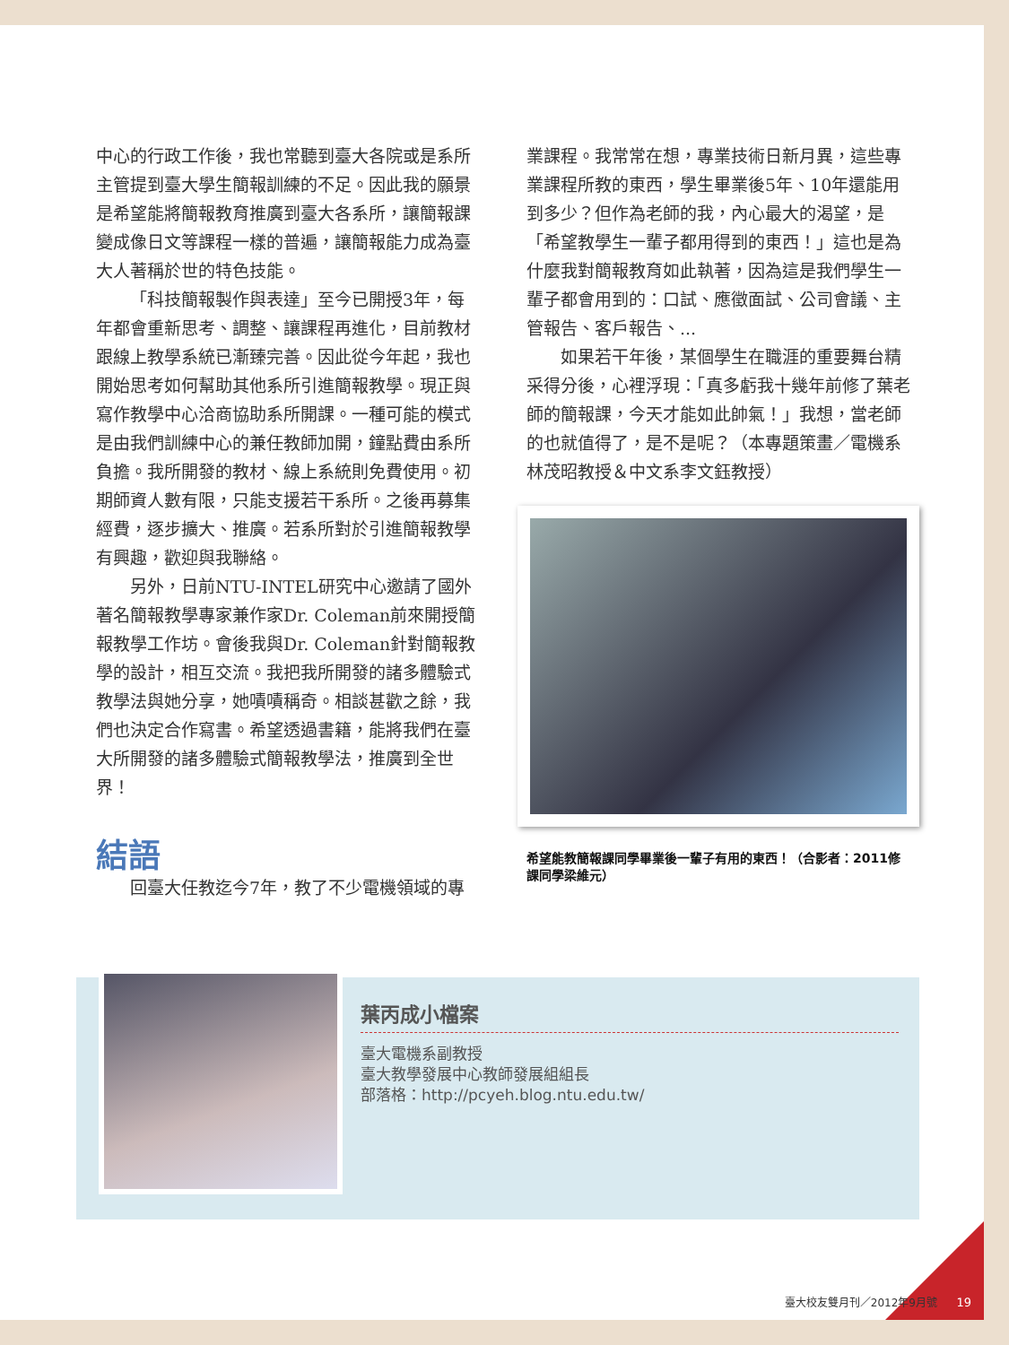中心的行政工作後，我也常聽到臺大各院或是系所主管提到臺大學生簡報訓練的不足。因此我的願景是希望能將簡報教育推廣到臺大各系所，讓簡報課變成像日文等課程一樣的普遍，讓簡報能力成為臺大人著稱於世的特色技能。
「科技簡報製作與表達」至今已開授3年，每年都會重新思考、調整、讓課程再進化，目前教材跟線上教學系統已漸臻完善。因此從今年起，我也開始思考如何幫助其他系所引進簡報教學。現正與寫作教學中心洽商協助系所開課。一種可能的模式是由我們訓練中心的兼任教師加開，鐘點費由系所負擔。我所開發的教材、線上系統則免費使用。初期師資人數有限，只能支援若干系所。之後再募集經費，逐步擴大、推廣。若系所對於引進簡報教學有興趣，歡迎與我聯絡。
另外，日前NTU-INTEL研究中心邀請了國外著名簡報教學專家兼作家Dr. Coleman前來開授簡報教學工作坊。會後我與Dr. Coleman針對簡報教學的設計，相互交流。我把我所開發的諸多體驗式教學法與她分享，她嘖嘖稱奇。相談甚歡之餘，我們也決定合作寫書。希望透過書籍，能將我們在臺大所開發的諸多體驗式簡報教學法，推廣到全世界！
結語
回臺大任教迄今7年，教了不少電機領域的專
業課程。我常常在想，專業技術日新月異，這些專業課程所教的東西，學生畢業後5年、10年還能用到多少？但作為老師的我，內心最大的渴望，是「希望教學生一輩子都用得到的東西！」這也是為什麼我對簡報教育如此執著，因為這是我們學生一輩子都會用到的：口試、應徵面試、公司會議、主管報告、客戶報告、...
如果若干年後，某個學生在職涯的重要舞台精采得分後，心裡浮現：「真多虧我十幾年前修了葉老師的簡報課，今天才能如此帥氣！」我想，當老師的也就值得了，是不是呢？（本專題策畫／電機系林茂昭教授＆中文系李文鈺教授）
希望能教簡報課同學畢業後一輩子有用的東西！（合影者：2011修課同學梁維元）
葉丙成小檔案
臺大電機系副教授
臺大教學發展中心教師發展組組長
部落格：http://pcyeh.blog.ntu.edu.tw/
臺大校友雙月刊／2012年9月號 19